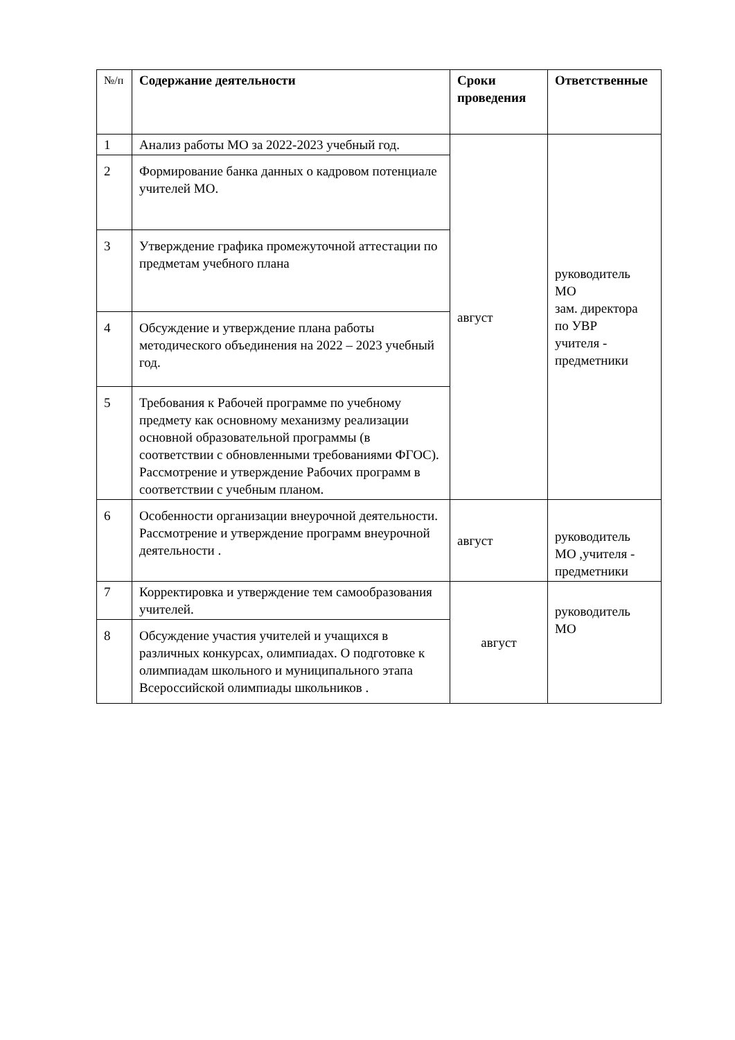| №/п | Содержание деятельности | Сроки проведения | Ответственные |
| --- | --- | --- | --- |
| 1 | Анализ работы МО за 2022-2023 учебный год. | август | руководитель МО зам. директора по УВР учителя - предметники |
| 2 | Формирование банка данных о кадровом потенциале учителей МО. | | |
| 3 | Утверждение графика промежуточной аттестации по предметам учебного плана | | |
| 4 | Обсуждение и утверждение плана работы методического объединения на 2022 – 2023 учебный год. | | |
| 5 | Требования к Рабочей программе по учебному предмету как основному механизму реализации основной образовательной программы (в соответствии с обновленными требованиями ФГОС). Рассмотрение и утверждение Рабочих программ в соответствии с учебным планом. | | |
| 6 | Особенности организации внеурочной деятельности. Рассмотрение и утверждение программ внеурочной деятельности . | август | руководитель МО ,учителя - предметники |
| 7 | Корректировка и утверждение тем самообразования учителей. | август | руководитель МО |
| 8 | Обсуждение участия учителей и учащихся в различных конкурсах, олимпиадах. О подготовке к олимпиадам школьного и муниципального этапа Всероссийской олимпиады школьников . | | |